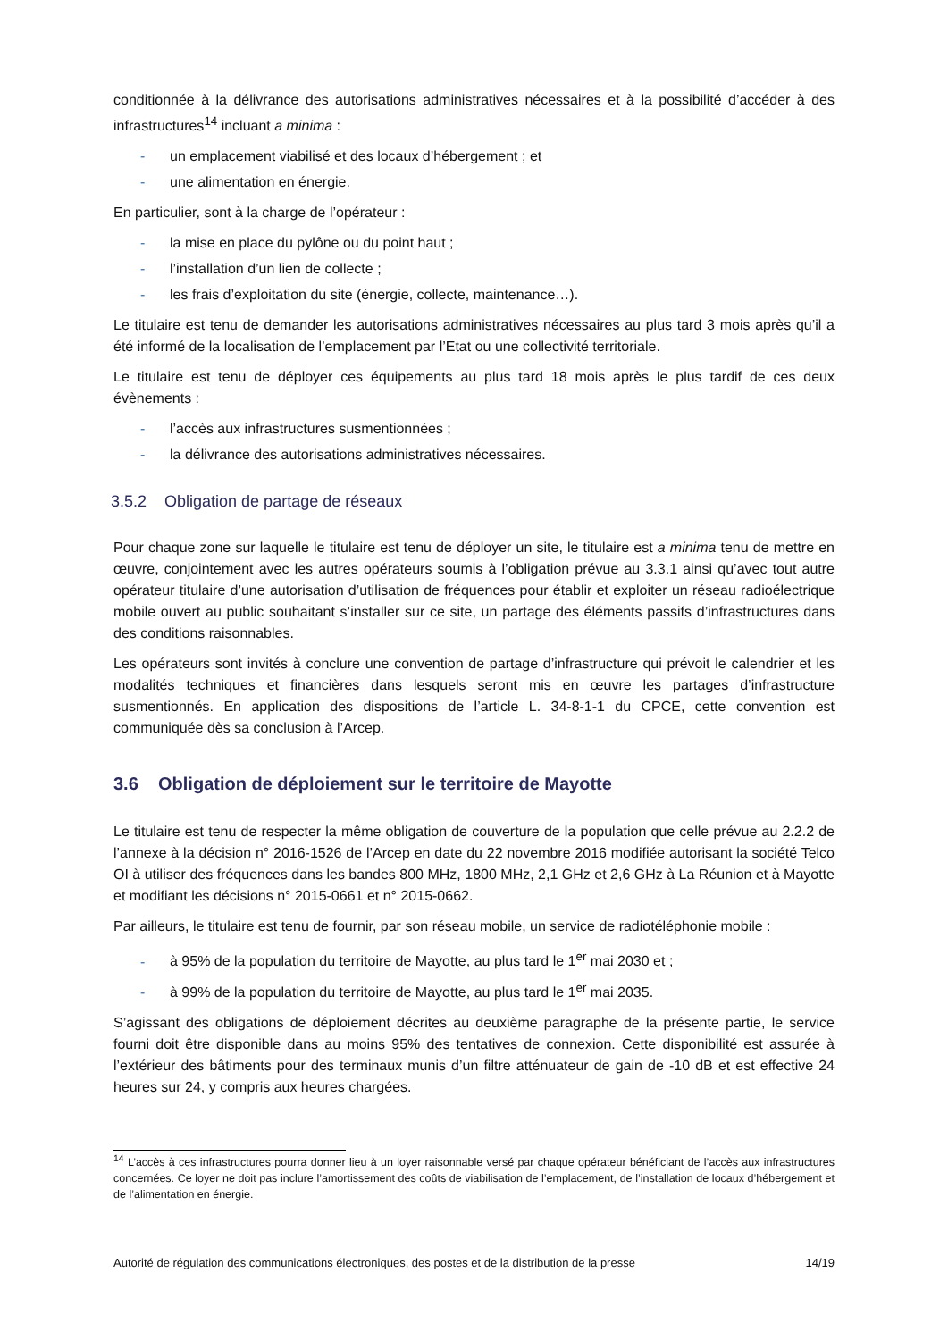conditionnée à la délivrance des autorisations administratives nécessaires et à la possibilité d’accéder à des infrastructures<sup>14</sup> incluant a minima :
- un emplacement viabilisé et des locaux d’hébergement ; et
- une alimentation en énergie.
En particulier, sont à la charge de l’opérateur :
- la mise en place du pylône ou du point haut ;
- l’installation d’un lien de collecte ;
- les frais d’exploitation du site (énergie, collecte, maintenance…).
Le titulaire est tenu de demander les autorisations administratives nécessaires au plus tard 3 mois après qu’il a été informé de la localisation de l’emplacement par l’Etat ou une collectivité territoriale.
Le titulaire est tenu de déployer ces équipements au plus tard 18 mois après le plus tardif de ces deux évènements :
- l’accès aux infrastructures susmentionnées ;
- la délivrance des autorisations administratives nécessaires.
3.5.2 Obligation de partage de réseaux
Pour chaque zone sur laquelle le titulaire est tenu de déployer un site, le titulaire est a minima tenu de mettre en œuvre, conjointement avec les autres opérateurs soumis à l’obligation prévue au 3.3.1 ainsi qu’avec tout autre opérateur titulaire d’une autorisation d’utilisation de fréquences pour établir et exploiter un réseau radioélectrique mobile ouvert au public souhaitant s’installer sur ce site, un partage des éléments passifs d’infrastructures dans des conditions raisonnables.
Les opérateurs sont invités à conclure une convention de partage d’infrastructure qui prévoit le calendrier et les modalités techniques et financières dans lesquels seront mis en œuvre les partages d’infrastructure susmentionnés. En application des dispositions de l’article L. 34-8-1-1 du CPCE, cette convention est communiquée dès sa conclusion à l’Arcep.
3.6 Obligation de déploiement sur le territoire de Mayotte
Le titulaire est tenu de respecter la même obligation de couverture de la population que celle prévue au 2.2.2 de l’annexe à la décision n° 2016-1526 de l’Arcep en date du 22 novembre 2016 modifiée autorisant la société Telco OI à utiliser des fréquences dans les bandes 800 MHz, 1800 MHz, 2,1 GHz et 2,6 GHz à La Réunion et à Mayotte et modifiant les décisions n° 2015-0661 et n° 2015-0662.
Par ailleurs, le titulaire est tenu de fournir, par son réseau mobile, un service de radiotéléphonie mobile :
- à 95% de la population du territoire de Mayotte, au plus tard le 1<sup>er</sup> mai 2030 et ;
- à 99% de la population du territoire de Mayotte, au plus tard le 1<sup>er</sup> mai 2035.
S’agissant des obligations de déploiement décrites au deuxième paragraphe de la présente partie, le service fourni doit être disponible dans au moins 95% des tentatives de connexion. Cette disponibilité est assurée à l’extérieur des bâtiments pour des terminaux munis d’un filtre atténuateur de gain de -10 dB et est effective 24 heures sur 24, y compris aux heures chargées.
<sup>14</sup> L’accès à ces infrastructures pourra donner lieu à un loyer raisonnable versé par chaque opérateur bénéficiant de l’accès aux infrastructures concernées. Ce loyer ne doit pas inclure l’amortissement des coûts de viabilisation de l’emplacement, de l’installation de locaux d’hébergement et de l’alimentation en énergie.
Autorité de régulation des communications électroniques, des postes et de la distribution de la presse 14/19